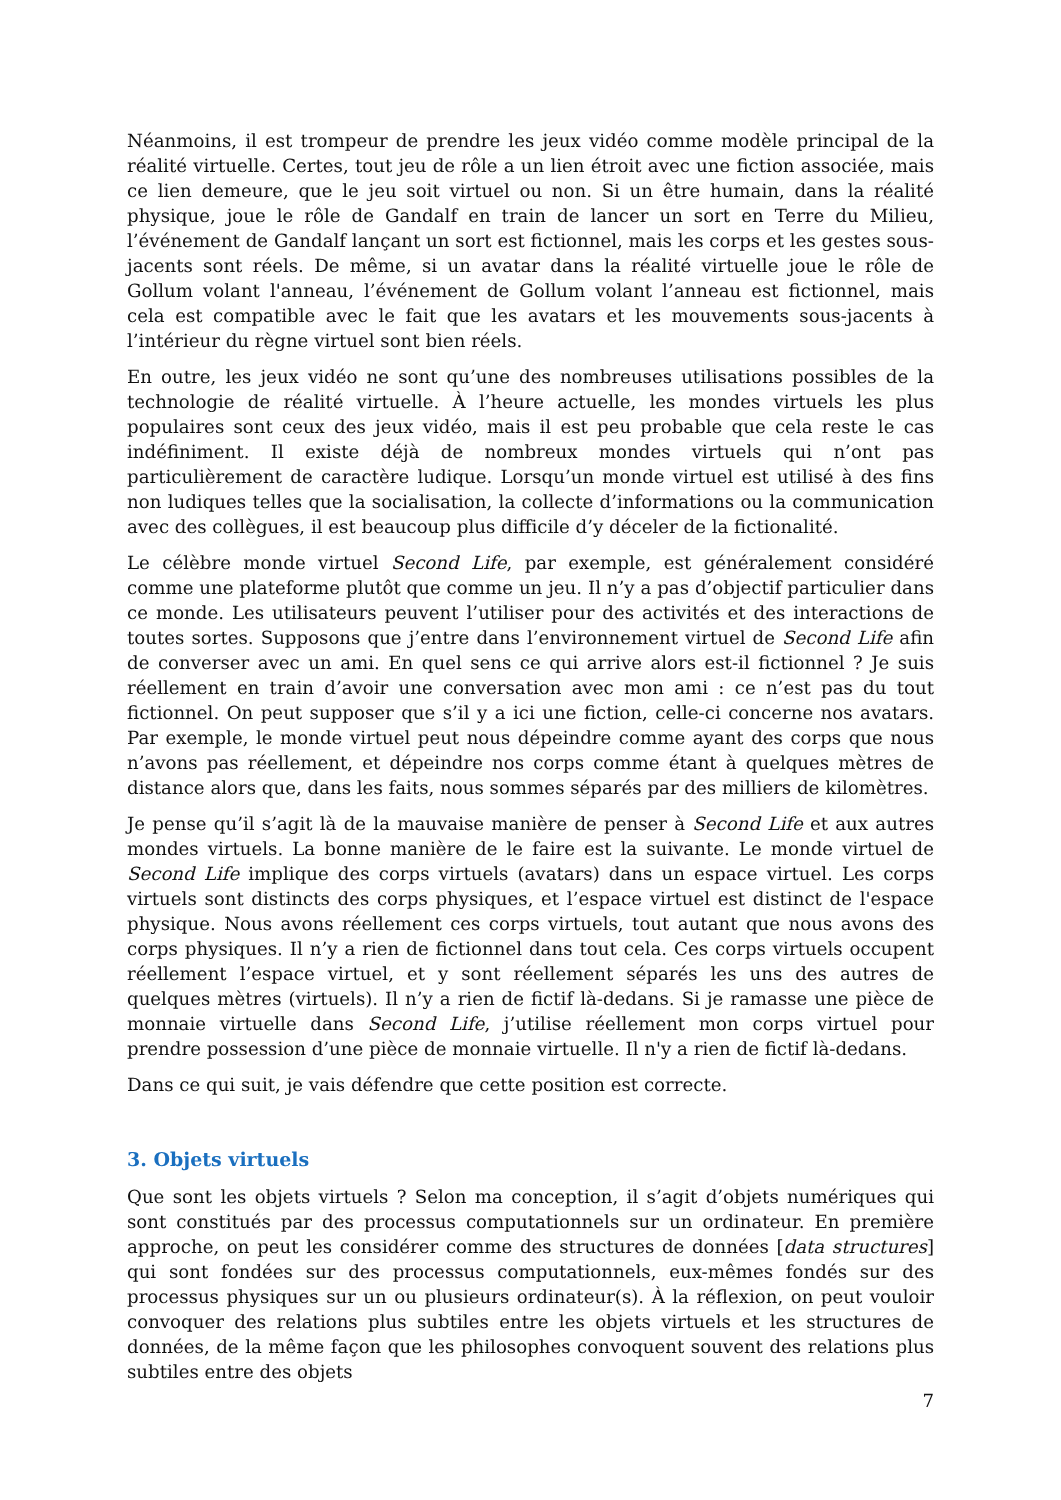Néanmoins, il est trompeur de prendre les jeux vidéo comme modèle principal de la réalité virtuelle. Certes, tout jeu de rôle a un lien étroit avec une fiction associée, mais ce lien demeure, que le jeu soit virtuel ou non. Si un être humain, dans la réalité physique, joue le rôle de Gandalf en train de lancer un sort en Terre du Milieu, l’événement de Gandalf lançant un sort est fictionnel, mais les corps et les gestes sous-jacents sont réels. De même, si un avatar dans la réalité virtuelle joue le rôle de Gollum volant l'anneau, l’événement de Gollum volant l’anneau est fictionnel, mais cela est compatible avec le fait que les avatars et les mouvements sous-jacents à l’intérieur du règne virtuel sont bien réels.
En outre, les jeux vidéo ne sont qu’une des nombreuses utilisations possibles de la technologie de réalité virtuelle. À l’heure actuelle, les mondes virtuels les plus populaires sont ceux des jeux vidéo, mais il est peu probable que cela reste le cas indéfiniment. Il existe déjà de nombreux mondes virtuels qui n’ont pas particulièrement de caractère ludique. Lorsqu’un monde virtuel est utilisé à des fins non ludiques telles que la socialisation, la collecte d’informations ou la communication avec des collègues, il est beaucoup plus difficile d’y déceler de la fictionalité.
Le célèbre monde virtuel Second Life, par exemple, est généralement considéré comme une plateforme plutôt que comme un jeu. Il n’y a pas d’objectif particulier dans ce monde. Les utilisateurs peuvent l’utiliser pour des activités et des interactions de toutes sortes. Supposons que j’entre dans l’environnement virtuel de Second Life afin de converser avec un ami. En quel sens ce qui arrive alors est-il fictionnel ? Je suis réellement en train d’avoir une conversation avec mon ami : ce n’est pas du tout fictionnel. On peut supposer que s’il y a ici une fiction, celle-ci concerne nos avatars. Par exemple, le monde virtuel peut nous dépeindre comme ayant des corps que nous n’avons pas réellement, et dépeindre nos corps comme étant à quelques mètres de distance alors que, dans les faits, nous sommes séparés par des milliers de kilomètres.
Je pense qu’il s’agit là de la mauvaise manière de penser à Second Life et aux autres mondes virtuels. La bonne manière de le faire est la suivante. Le monde virtuel de Second Life implique des corps virtuels (avatars) dans un espace virtuel. Les corps virtuels sont distincts des corps physiques, et l’espace virtuel est distinct de l'espace physique. Nous avons réellement ces corps virtuels, tout autant que nous avons des corps physiques. Il n’y a rien de fictionnel dans tout cela. Ces corps virtuels occupent réellement l’espace virtuel, et y sont réellement séparés les uns des autres de quelques mètres (virtuels). Il n’y a rien de fictif là-dedans. Si je ramasse une pièce de monnaie virtuelle dans Second Life, j’utilise réellement mon corps virtuel pour prendre possession d’une pièce de monnaie virtuelle. Il n'y a rien de fictif là-dedans.
Dans ce qui suit, je vais défendre que cette position est correcte.
3. Objets virtuels
Que sont les objets virtuels ? Selon ma conception, il s’agit d’objets numériques qui sont constitués par des processus computationnels sur un ordinateur. En première approche, on peut les considérer comme des structures de données [data structures] qui sont fondées sur des processus computationnels, eux-mêmes fondés sur des processus physiques sur un ou plusieurs ordinateur(s). À la réflexion, on peut vouloir convoquer des relations plus subtiles entre les objets virtuels et les structures de données, de la même façon que les philosophes convoquent souvent des relations plus subtiles entre des objets
7